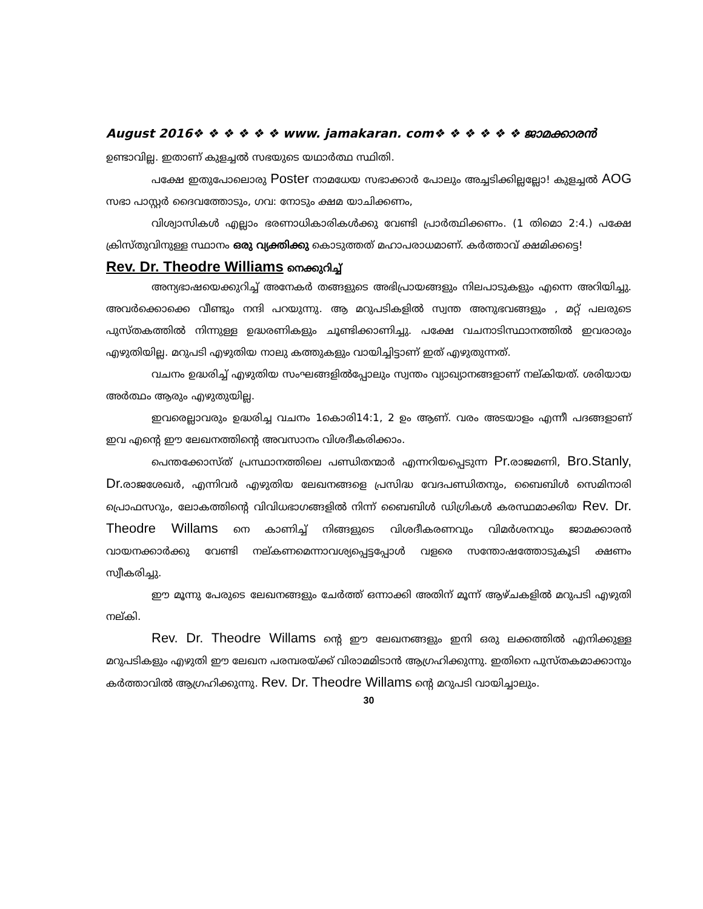August 2016❖ ❖ ❖ ❖ ❖ ❖ www. jamakaran. com❖ ❖ ❖ ❖ ❖ ❖ ജാമക്കാരൻ
ഉണ്ടാവില്ല. ഇതാണ് കുളച്ചൽ സഭയുടെ യഥാർത്ഥ സ്ഥിതി.
പക്ഷേ ഇതുപോലൊരു Poster നാമധേയ സഭാക്കാർ പോലും അച്ചടിക്കില്ലല്ലോ! കുളച്ചൽ AOG സഭാ പാസ്റ്റർ ദൈവത്തോടും, ഗവ: നോടും ക്ഷമ യാചിക്കണം,
വിശ്വാസികൾ എല്ലാം ഭരണാധികാരികൾക്കു വേണ്ടി പ്രാർത്ഥിക്കണം. (1 തിമൊ 2:4.) പക്ഷേ ക്രിസ്തുവിനുള്ള സ്ഥാനം ഒരു വ്യക്തിക്കു കൊടുത്തത് മഹാപരാധമാണ്. കർത്താവ് ക്ഷമിക്കട്ടെ!
Rev. Dr. Theodre Williams നെക്കുറിച്ച്
അന്യഭാഷയെക്കുറിച്ച് അനേകർ തങ്ങളുടെ അഭിപ്രായങ്ങളും നിലപാടുകളും എന്നെ അറിയിച്ചു. അവർക്കൊക്കെ വീണ്ടും നന്ദി പറയുന്നു. ആ മറുപടികളിൽ സ്വന്ത അനുഭവങ്ങളും , മറ്റ് പലരുടെ പുസ്തകത്തിൽ നിന്നുള്ള ഉദ്ധരണികളും ചൂണ്ടിക്കാണിച്ചു. പക്ഷേ വചനാടിസ്ഥാനത്തിൽ ഇവരാരും എഴുതിയില്ല. മറുപടി എഴുതിയ നാലു കത്തുകളും വായിച്ചിട്ടാണ് ഇത് എഴുതുന്നത്.
വചനം ഉദ്ധരിച്ച് എഴുതിയ സംഘങ്ങളിൽപ്പോലും സ്വന്തം വ്യാഖ്യാനങ്ങളാണ് നല്കിയത്. ശരിയായ അർത്ഥം ആരും എഴുതുയില്ല.
ഇവരെല്ലാവരും ഉദ്ധരിച്ച വചനം 1കൊരി14:1, 2 ഉം ആണ്. വരം അടയാളം എന്നീ പദങ്ങളാണ് ഇവ എന്റെ ഈ ലേഖനത്തിന്റെ അവസാനം വിശദീകരിക്കാം.
പെന്തക്കോസ്ത് പ്രസ്ഥാനത്തിലെ പണ്ഡിതന്മാർ എന്നറിയപ്പെടുന്ന Pr. രാജമണി, Bro.Stanly, Dr. രാജശേഖർ, എന്നിവർ എഴുതിയ ലേഖനങ്ങളെ പ്രസിദ്ധ വേദപണ്ഡിതനും, ബൈബിൾ സെമിനാരി പ്രൊഫസറും, ലോകത്തിന്റെ വിവിധഭാഗങ്ങളിൽ നിന്ന് ബൈബിൾ ഡിഗ്രികൾ കരസ്ഥമാക്കിയ Rev. Dr. Theodre Willams നെ കാണിച്ച് നിങ്ങളുടെ വിശദീകരണവും വിമർശനവും ജാമക്കാരൻ വായനക്കാർക്കു വേണ്ടി നല്കണമെന്നാവശ്യപ്പെട്ടപ്പോൾ വളരെ സന്തോഷത്തോടുകൂടി ക്ഷണം സ്വീകരിച്ചു.
ഈ മൂന്നു പേരുടെ ലേഖനങ്ങളും ചേർത്ത് ഒന്നാക്കി അതിന് മൂന്ന് ആഴ്ചകളിൽ മറുപടി എഴുതി നല്കി.
Rev. Dr. Theodre Willams ന്റെ ഈ ലേഖനങ്ങളും ഇനി ഒരു ലക്കത്തിൽ എനിക്കുള്ള മറുപടികളും എഴുതി ഈ ലേഖന പരമ്പരയ്ക്ക് വിരാമമിടാൻ ആഗ്രഹിക്കുന്നു. ഇതിനെ പുസ്തകമാക്കാനും കർത്താവിൽ ആഗ്രഹിക്കുന്നു. Rev. Dr. Theodre Willams ന്റെ മറുപടി വായിച്ചാലും.
30